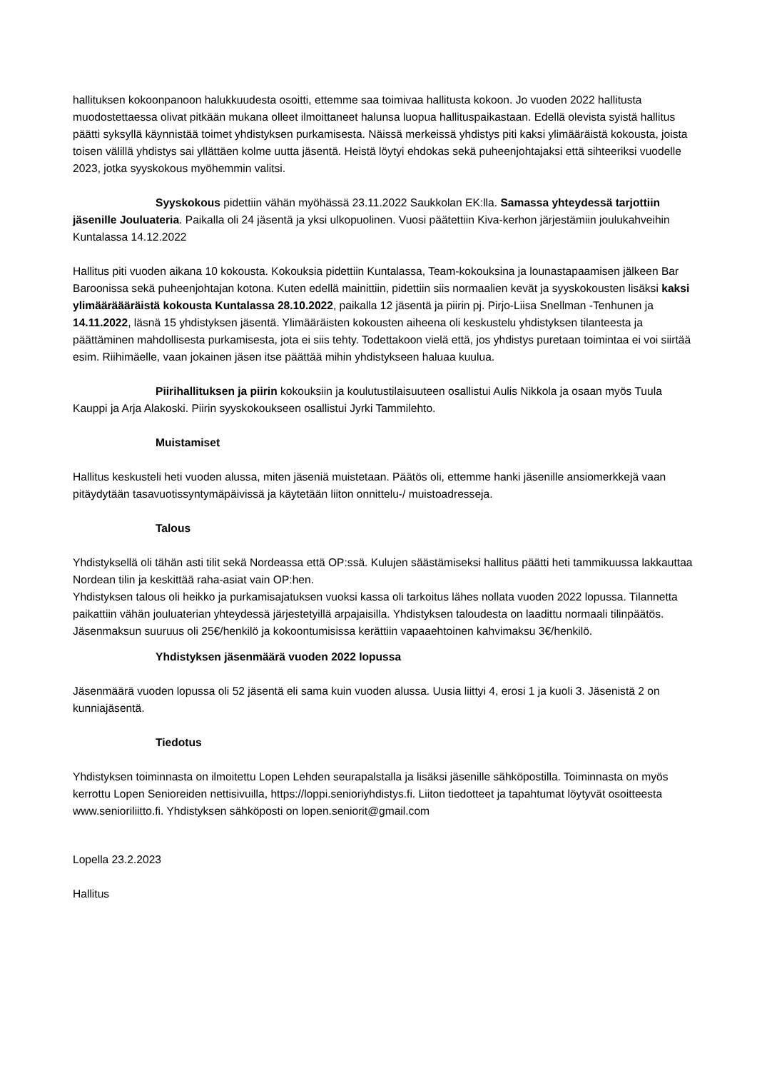hallituksen kokoonpanoon halukkuudesta osoitti, ettemme saa toimivaa hallitusta kokoon. Jo vuoden 2022 hallitusta muodostettaessa olivat pitkään mukana olleet ilmoittaneet halunsa luopua hallituspaikastaan. Edellä olevista syistä hallitus päätti syksyllä käynnistää toimet yhdistyksen purkamisesta. Näissä merkeissä yhdistys piti kaksi ylimääräistä kokousta, joista toisen välillä yhdistys sai yllättäen kolme uutta jäsentä. Heistä löytyi ehdokas sekä puheenjohtajaksi että sihteeriksi vuodelle 2023, jotka syyskokous myöhemmin valitsi.
Syyskokous pidettiin vähän myöhässä 23.11.2022 Saukkolan EK:lla. Samassa yhteydessä tarjottiin jäsenille Jouluateria. Paikalla oli 24 jäsentä ja yksi ulkopuolinen. Vuosi päätettiin Kiva-kerhon järjestämiin joulukahveihin Kuntalassa 14.12.2022
Hallitus piti vuoden aikana 10 kokousta. Kokouksia pidettiin Kuntalassa, Team-kokouksina ja lounastapaamisen jälkeen Bar Baroonissa sekä puheenjohtajan kotona. Kuten edellä mainittiin, pidettiin siis normaalien kevät ja syyskokousten lisäksi kaksi ylimääräääräistä kokousta Kuntalassa 28.10.2022, paikalla 12 jäsentä ja piirin pj. Pirjo-Liisa Snellman -Tenhunen ja 14.11.2022, läsnä 15 yhdistyksen jäsentä. Ylimääräisten kokousten aiheena oli keskustelu yhdistyksen tilanteesta ja päättäminen mahdollisesta purkamisesta, jota ei siis tehty. Todettakoon vielä että, jos yhdistys puretaan toimintaa ei voi siirtää esim. Riihimäelle, vaan jokainen jäsen itse päättää mihin yhdistykseen haluaa kuulua.
Piirihallituksen ja piirin kokouksiin ja koulutustilaisuuteen osallistui Aulis Nikkola ja osaan myös Tuula Kauppi ja Arja Alakoski. Piirin syyskokoukseen osallistui Jyrki Tammilehto.
Muistamiset
Hallitus keskusteli heti vuoden alussa, miten jäseniä muistetaan. Päätös oli, ettemme hanki jäsenille ansiomerkkejä vaan pitäydytään tasavuotissyntymäpäivissä ja käytetään liiton onnittelu-/ muistoadresseja.
Talous
Yhdistyksellä oli tähän asti tilit sekä Nordeassa että OP:ssä. Kulujen säästämiseksi hallitus päätti heti tammikuussa lakkauttaa Nordean tilin ja keskittää raha-asiat vain OP:hen.
Yhdistyksen talous oli heikko ja purkamisajatuksen vuoksi kassa oli tarkoitus lähes nollata vuoden 2022 lopussa. Tilannetta paikattiin vähän jouluaterian yhteydessä järjestetyillä arpajaisilla. Yhdistyksen taloudesta on laadittu normaali tilinpäätös. Jäsenmaksun suuruus oli 25€/henkilö ja kokoontumisissa kerättiin vapaaehtoinen kahvimaksu 3€/henkilö.
Yhdistyksen jäsenmäärä vuoden 2022 lopussa
Jäsenmäärä vuoden lopussa oli 52 jäsentä eli sama kuin vuoden alussa. Uusia liittyi 4, erosi 1 ja kuoli 3. Jäsenistä 2 on kunniajäsentä.
Tiedotus
Yhdistyksen toiminnasta on ilmoitettu Lopen Lehden seurapalstalla ja lisäksi jäsenille sähköpostilla. Toiminnasta on myös kerrottu Lopen Senioreiden nettisivuilla, https://loppi.senioriyhdistys.fi. Liiton tiedotteet ja tapahtumat löytyvät osoitteesta www.senioriliitto.fi. Yhdistyksen sähköposti on lopen.seniorit@gmail.com
Lopella 23.2.2023
Hallitus